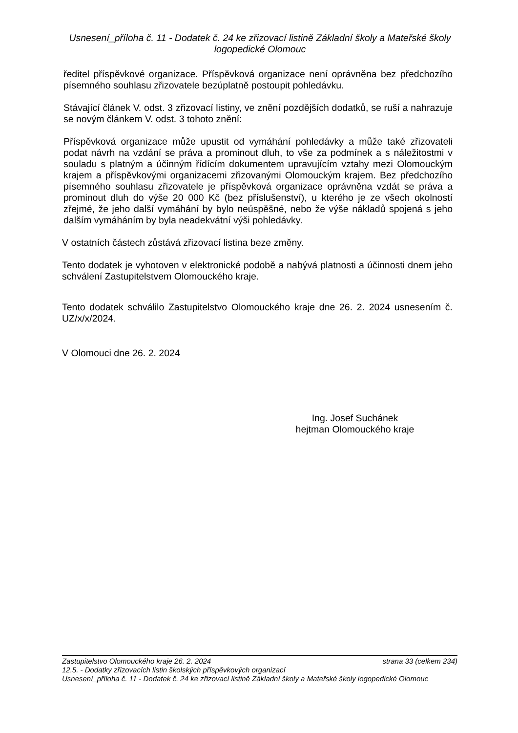Usnesení_příloha č. 11 - Dodatek č. 24 ke zřizovací listině Základní školy a Mateřské školy logopedické Olomouc
ředitel příspěvkové organizace. Příspěvková organizace není oprávněna bez předchozího písemného souhlasu zřizovatele bezúplatně postoupit pohledávku.
Stávající článek V. odst. 3 zřizovací listiny, ve znění pozdějších dodatků, se ruší a nahrazuje se novým článkem V. odst. 3 tohoto znění:
Příspěvková organizace může upustit od vymáhání pohledávky a může také zřizovateli podat návrh na vzdání se práva a prominout dluh, to vše za podmínek a s náležitostmi v souladu s platným a účinným řídícím dokumentem upravujícím vztahy mezi Olomouckým krajem a příspěvkovými organizacemi zřizovanými Olomouckým krajem. Bez předchozího písemného souhlasu zřizovatele je příspěvková organizace oprávněna vzdát se práva a prominout dluh do výše 20 000 Kč (bez příslušenství), u kterého je ze všech okolností zřejmé, že jeho další vymáhání by bylo neúspěšné, nebo že výše nákladů spojená s jeho dalším vymáháním by byla neadekvátní výši pohledávky.
V ostatních částech zůstává zřizovací listina beze změny.
Tento dodatek je vyhotoven v elektronické podobě a nabývá platnosti a účinnosti dnem jeho schválení Zastupitelstvem Olomouckého kraje.
Tento dodatek schválilo Zastupitelstvo Olomouckého kraje dne 26. 2. 2024 usnesením č. UZ/x/x/2024.
V Olomouci dne 26. 2. 2024
Ing. Josef Suchánek
hejtman Olomouckého kraje
Zastupitelstvo Olomouckého kraje 26. 2. 2024 strana 33 (celkem 234)
12.5. - Dodatky zřizovacích listin školských příspěvkových organizací
Usnesení_příloha č. 11 - Dodatek č. 24 ke zřizovací listině Základní školy a Mateřské školy logopedické Olomouc